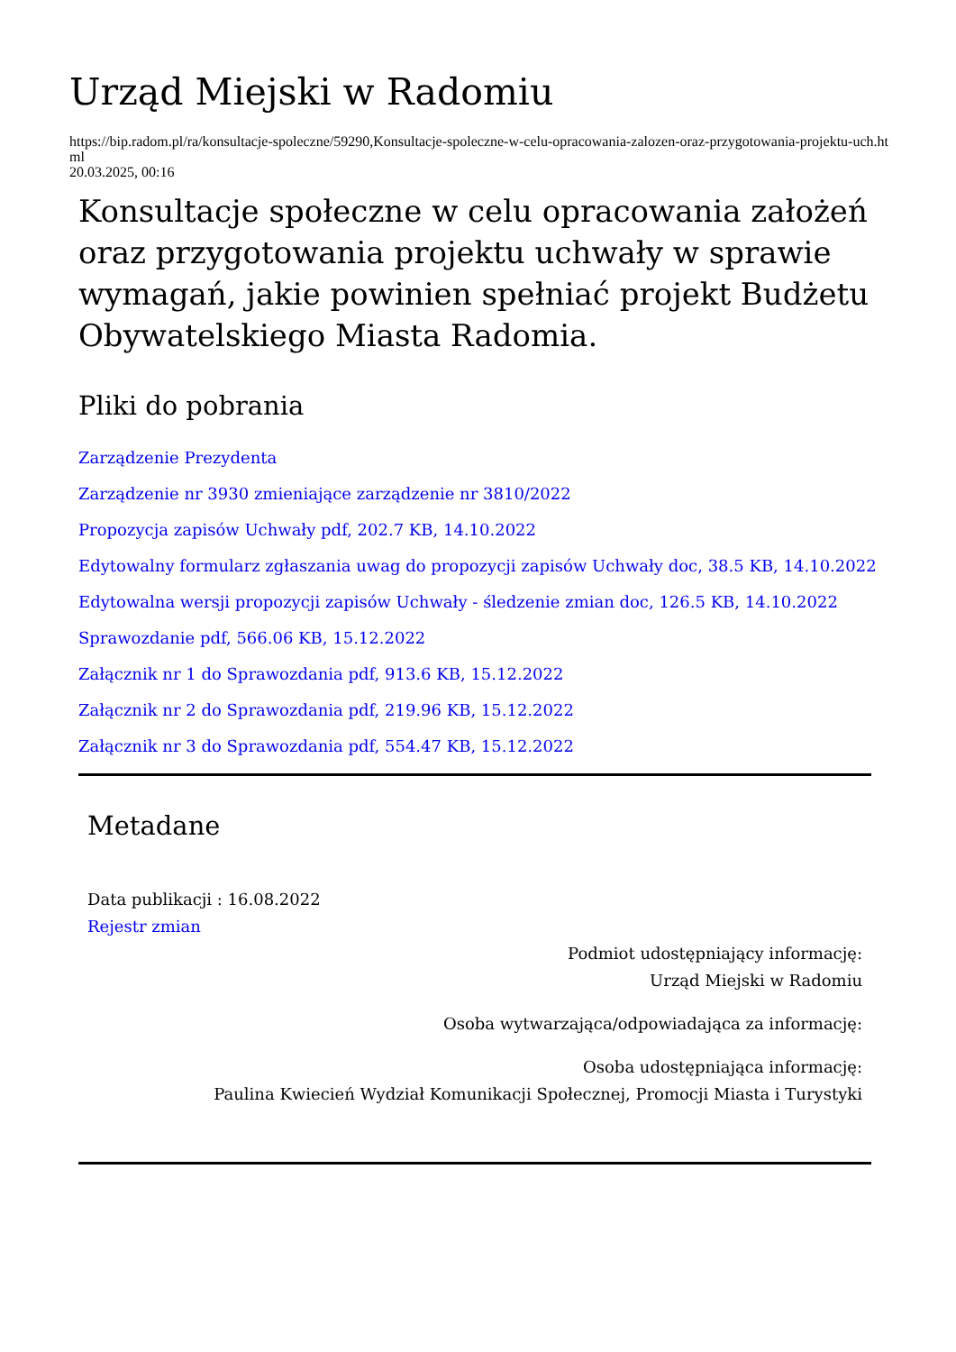Urząd Miejski w Radomiu
https://bip.radom.pl/ra/konsultacje-spoleczne/59290,Konsultacje-spoleczne-w-celu-opracowania-zalozen-oraz-przygotowania-projektu-uch.html
20.03.2025, 00:16
Konsultacje społeczne w celu opracowania założeń oraz przygotowania projektu uchwały w sprawie wymagań, jakie powinien spełniać projekt Budżetu Obywatelskiego Miasta Radomia.
Pliki do pobrania
Zarządzenie Prezydenta
Zarządzenie nr 3930 zmieniające zarządzenie nr 3810/2022
Propozycja zapisów Uchwały pdf, 202.7 KB, 14.10.2022
Edytowalny formularz zgłaszania uwag do propozycji zapisów Uchwały doc, 38.5 KB, 14.10.2022
Edytowalna wersji propozycji zapisów Uchwały - śledzenie zmian doc, 126.5 KB, 14.10.2022
Sprawozdanie pdf, 566.06 KB, 15.12.2022
Załącznik nr 1 do Sprawozdania pdf, 913.6 KB, 15.12.2022
Załącznik nr 2 do Sprawozdania pdf, 219.96 KB, 15.12.2022
Załącznik nr 3 do Sprawozdania pdf, 554.47 KB, 15.12.2022
Metadane
Data publikacji : 16.08.2022
Rejestr zmian
Podmiot udostępniający informację:
Urząd Miejski w Radomiu
Osoba wytwarzająca/odpowiadająca za informację:
Osoba udostępniająca informację:
Paulina Kwiecień Wydział Komunikacji Społecznej, Promocji Miasta i Turystyki